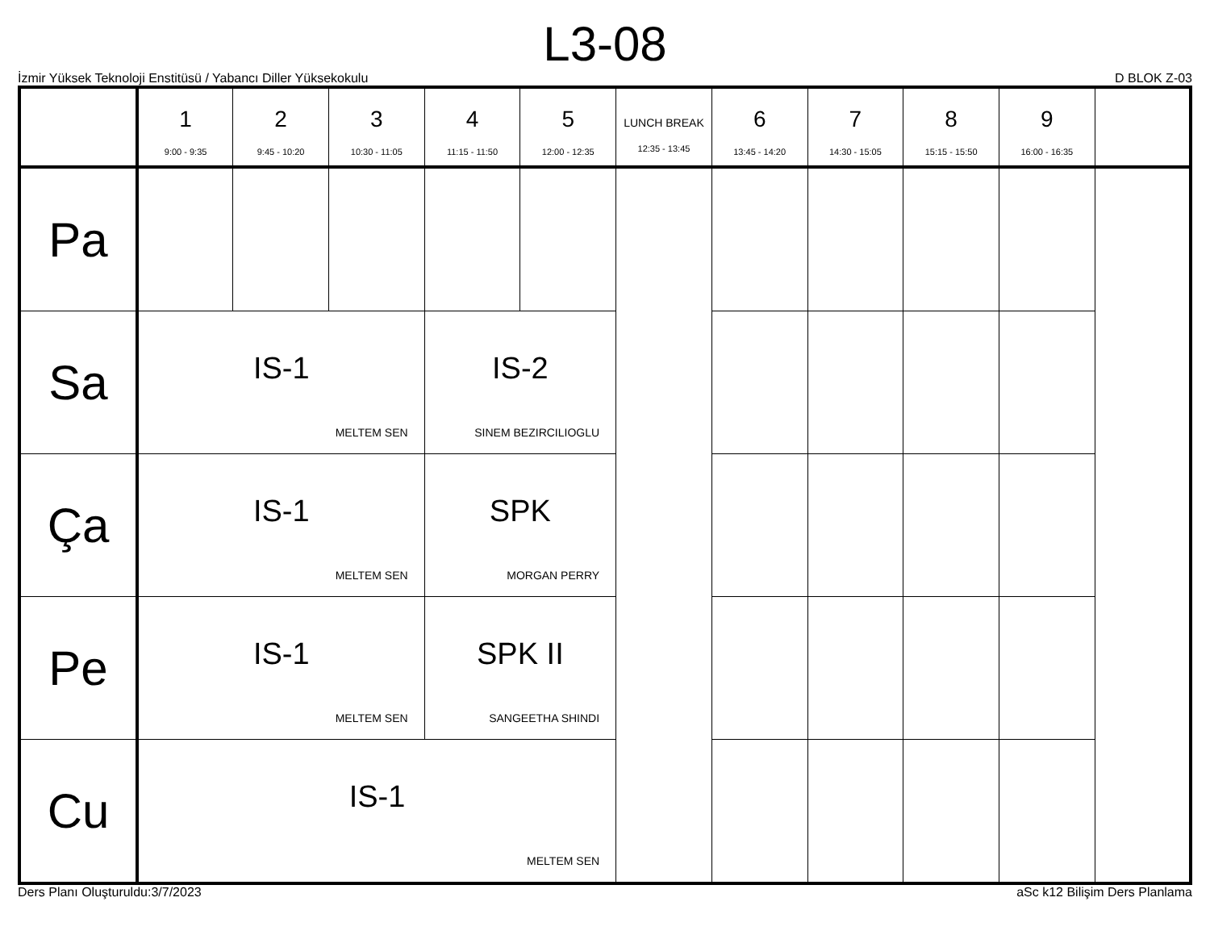L3-08
İzmir Yüksek Teknoloji Enstitüsü / Yabancı Diller Yüksekokulu D BLOK Z-03
| | 1 9:00 - 9:35 | 2 9:45 - 10:20 | 3 10:30 - 11:05 | 4 11:15 - 11:50 | 5 12:00 - 12:35 | LUNCH BREAK 12:35 - 13:45 | 6 13:45 - 14:20 | 7 14:30 - 15:05 | 8 15:15 - 15:50 | 9 16:00 - 16:35 |
| --- | --- | --- | --- | --- | --- | --- | --- | --- | --- | --- |
| Pa | | | | | | | | | | |
| Sa | IS-1 MELTEM SEN | | | IS-2 SINEM BEZIRCILIOGLU | | | | | | |
| Ça | IS-1 MELTEM SEN | | | SPK MORGAN PERRY | | | | | | |
| Pe | IS-1 MELTEM SEN | | | SPK II SANGEETHA SHINDI | | | | | | |
| Cu | IS-1 MELTEM SEN | | | | | | | | | |
Ders Planı Oluşturuldu:3/7/2023 aSc k12 Bilişim Ders Planlama